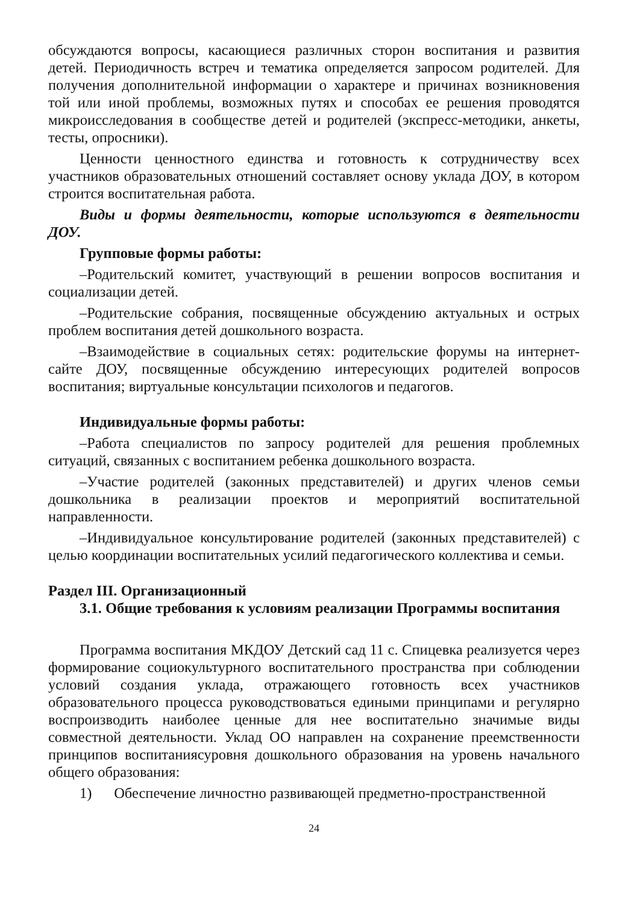обсуждаются вопросы, касающиеся различных сторон воспитания и развития детей. Периодичность встреч и тематика определяется запросом родителей. Для получения дополнительной информации о характере и причинах возникновения той или иной проблемы, возможных путях и способах ее решения проводятся микроисследования в сообществе детей и родителей (экспресс-методики, анкеты, тесты, опросники).
Ценности ценностного единства и готовность к сотрудничеству всех участников образовательных отношений составляет основу уклада ДОУ, в котором строится воспитательная работа.
Виды и формы деятельности, которые используются в деятельности ДОУ.
Групповые формы работы:
–Родительский комитет, участвующий в решении вопросов воспитания и социализации детей.
–Родительские собрания, посвященные обсуждению актуальных и острых проблем воспитания детей дошкольного возраста.
–Взаимодействие в социальных сетях: родительские форумы на интернет-сайте ДОУ, посвященные обсуждению интересующих родителей вопросов воспитания; виртуальные консультации психологов и педагогов.
Индивидуальные формы работы:
–Работа специалистов по запросу родителей для решения проблемных ситуаций, связанных с воспитанием ребенка дошкольного возраста.
–Участие родителей (законных представителей) и других членов семьи дошкольника в реализации проектов и мероприятий воспитательной направленности.
–Индивидуальное консультирование родителей (законных представителей) с целью координации воспитательных усилий педагогического коллектива и семьи.
Раздел III. Организационный
3.1. Общие требования к условиям реализации Программы воспитания
Программа воспитания МКДОУ Детский сад 11 с. Спицевка реализуется через формирование социокультурного воспитательного пространства при соблюдении условий создания уклада, отражающего готовность всех участников образовательного процесса руководствоваться едиными принципами и регулярно воспроизводить наиболее ценные для нее воспитательно значимые виды совместной деятельности. Уклад ОО направлен на сохранение преемственности принципов воспитаниясуровня дошкольного образования на уровень начального общего образования:
1) Обеспечение личностно развивающей предметно-пространственной
24